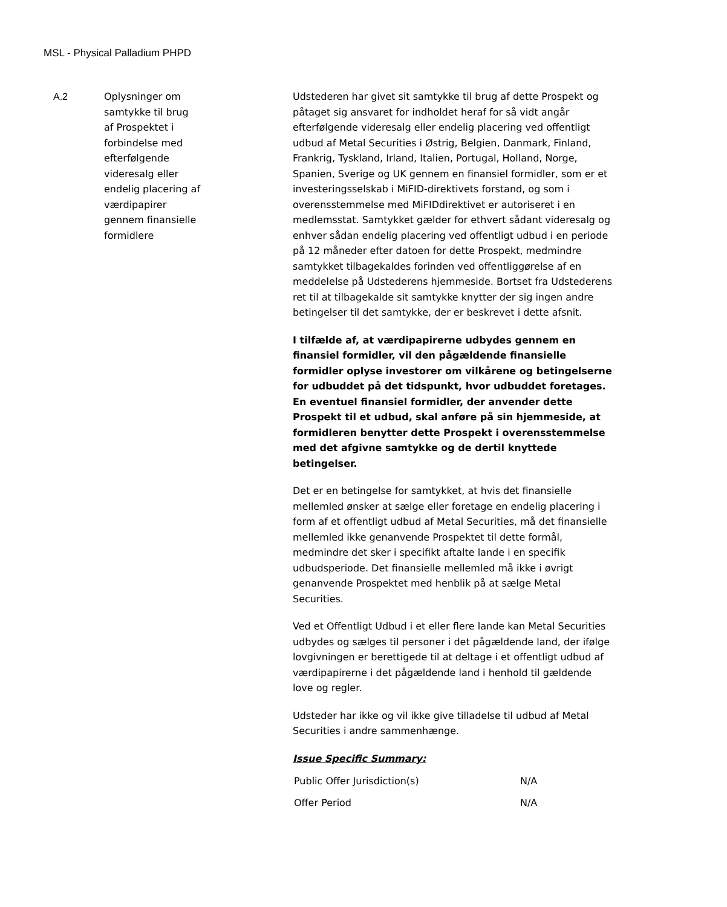MSL - Physical Palladium PHPD
| A.2 | Oplysninger om samtykke til brug af Prospektet i forbindelse med efterfølgende videresalg eller endelig placering af værdipapirer gennem finansielle formidlere | Udstederen har givet sit samtykke til brug af dette Prospekt og påtaget sig ansvaret for indholdet heraf for så vidt angår efterfølgende videresalg eller endelig placering ved offentligt udbud af Metal Securities i Østrig, Belgien, Danmark, Finland, Frankrig, Tyskland, Irland, Italien, Portugal, Holland, Norge, Spanien, Sverige og UK gennem en finansiel formidler, som er et investeringsselskab i MiFID-direktivets forstand, og som i overensstemmelse med MiFIDdirektivet er autoriseret i en medlemsstat. Samtykket gælder for ethvert sådant videresalg og enhver sådan endelig placering ved offentligt udbud i en periode på 12 måneder efter datoen for dette Prospekt, medmindre samtykket tilbagekaldes forinden ved offentliggørelse af en meddelelse på Udstederens hjemmeside. Bortset fra Udstederens ret til at tilbagekalde sit samtykke knytter der sig ingen andre betingelser til det samtykke, der er beskrevet i dette afsnit. I tilfælde af, at værdipapirerne udbydes gennem en finansiel formidler, vil den pågældende finansielle formidler oplyse investorer om vilkårene og betingelserne for udbuddet på det tidspunkt, hvor udbuddet foretages. En eventuel finansiel formidler, der anvender dette Prospekt til et udbud, skal anføre på sin hjemmeside, at formidleren benytter dette Prospekt i overensstemmelse med det afgivne samtykke og de dertil knyttede betingelser. Det er en betingelse for samtykket, at hvis det finansielle mellemled ønsker at sælge eller foretage en endelig placering i form af et offentligt udbud af Metal Securities, må det finansielle mellemled ikke genanvende Prospektet til dette formål, medmindre det sker i specifikt aftalte lande i en specifik udbudsperiode. Det finansielle mellemled må ikke i øvrigt genanvende Prospektet med henblik på at sælge Metal Securities. Ved et Offentligt Udbud i et eller flere lande kan Metal Securities udbydes og sælges til personer i det pågældende land, der ifølge lovgivningen er berettigede til at deltage i et offentligt udbud af værdipapirerne i det pågældende land i henhold til gældende love og regler. Udsteder har ikke og vil ikke give tilladelse til udbud af Metal Securities i andre sammenhænge. Issue Specific Summary: / Public Offer Jurisdiction(s) / N/A / / Offer Period / N/A / |